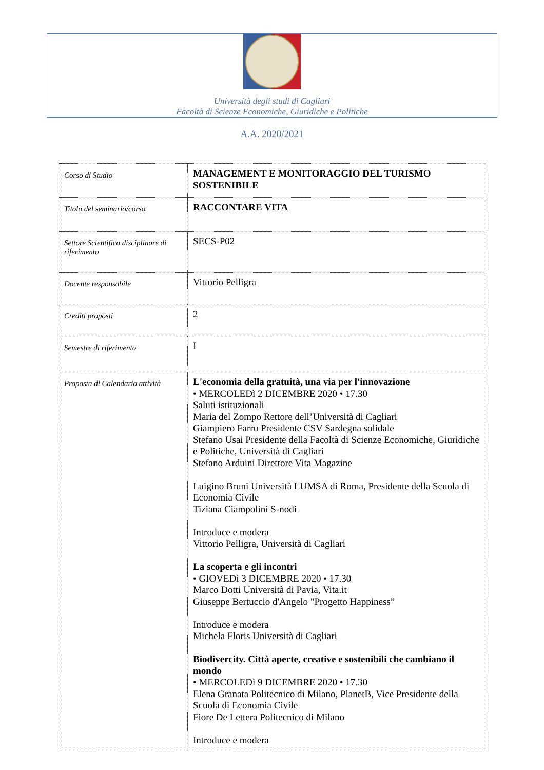Università degli studi di Cagliari
Facoltà di Scienze Economiche, Giuridiche e Politiche
A.A. 2020/2021
| Corso di Studio | MANAGEMENT E MONITORAGGIO DEL TURISMO SOSTENIBILE |
| Titolo del seminario/corso | RACCONTARE VITA |
| Settore Scientifico disciplinare di riferimento | SECS-P02 |
| Docente responsabile | Vittorio Pelligra |
| Crediti proposti | 2 |
| Semestre di riferimento | I |
| Proposta di Calendario attività | L'economia della gratuità, una via per l'innovazione • MERCOLEDì 2 DICEMBRE 2020 • 17.30 Saluti istituzionali Maria del Zompo Rettore dell’Università di Cagliari Giampiero Farru Presidente CSV Sardegna solidale Stefano Usai Presidente della Facoltà di Scienze Economiche, Giuridiche e Politiche, Università di Cagliari Stefano Arduini Direttore Vita Magazine Luigino Bruni Università LUMSA di Roma, Presidente della Scuola di Economia Civile Tiziana Ciampolini S-nodi Introduce e modera Vittorio Pelligra, Università di Cagliari La scoperta e gli incontri • GIOVEDì 3 DICEMBRE 2020 • 17.30 Marco Dotti Università di Pavia, Vita.it Giuseppe Bertuccio d'Angelo "Progetto Happiness” Introduce e modera Michela Floris Università di Cagliari Biodivercity. Città aperte, creative e sostenibili che cambiano il mondo • MERCOLEDì 9 DICEMBRE 2020 • 17.30 Elena Granata Politecnico di Milano, PlanetB, Vice Presidente della Scuola di Economia Civile Fiore De Lettera Politecnico di Milano Introduce e modera |